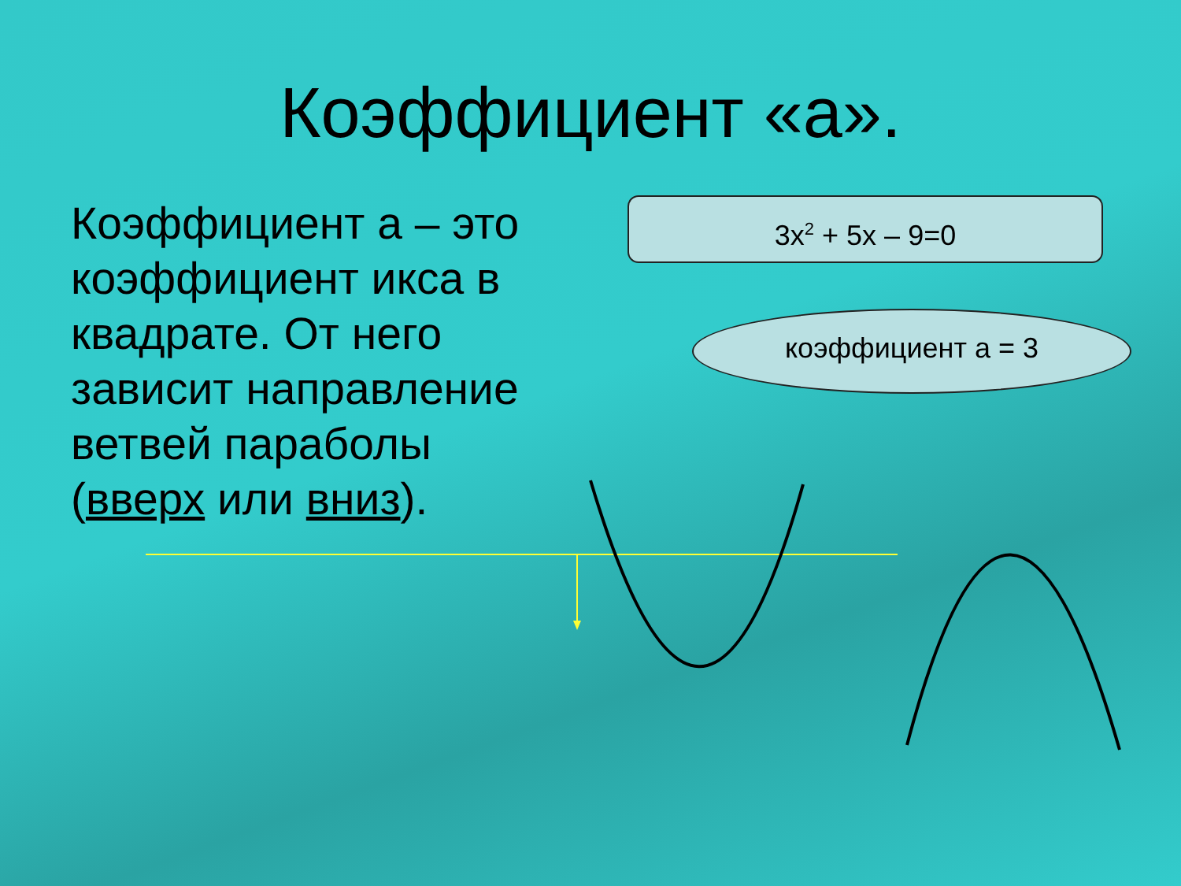Коэффициент «а».
Коэффициент а – это коэффициент икса в квадрате. От него зависит направление ветвей параболы (вверх или вниз).
3x<sup>2</sup> + 5x – 9=0
коэффициент а = 3